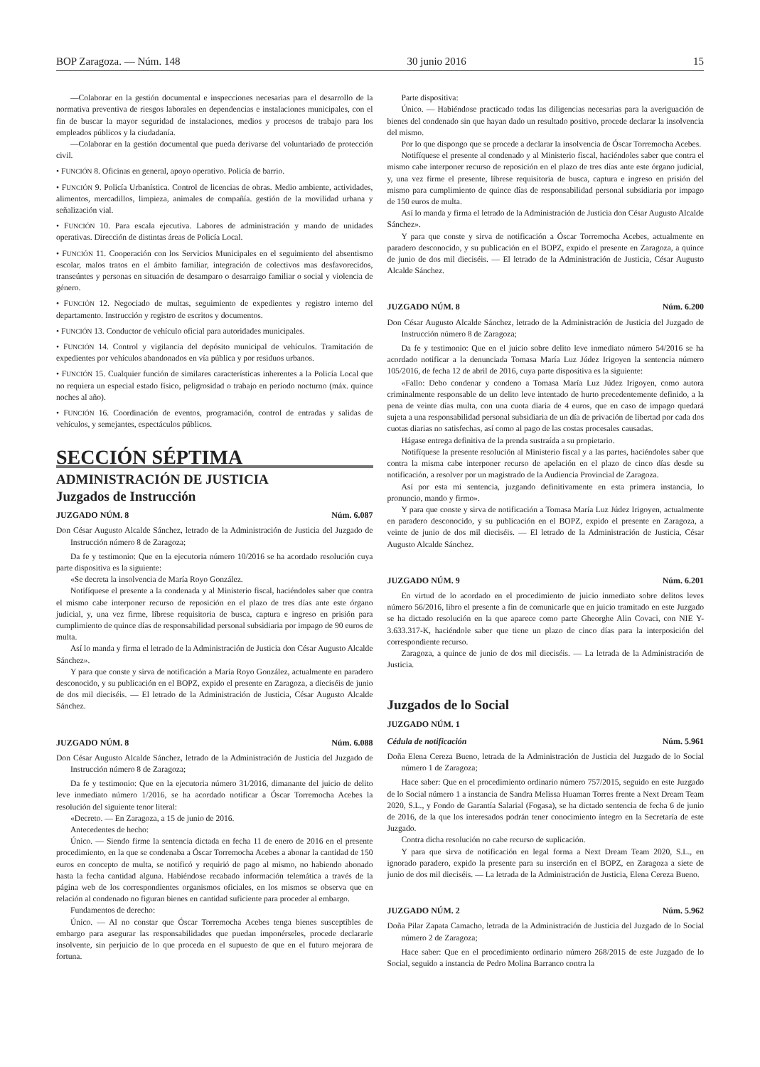BOP Zaragoza. — Núm. 148 30 junio 2016 15
—Colaborar en la gestión documental e inspecciones necesarias para el desarrollo de la normativa preventiva de riesgos laborales en dependencias e instalaciones municipales, con el fin de buscar la mayor seguridad de instalaciones, medios y procesos de trabajo para los empleados públicos y la ciudadanía.
—Colaborar en la gestión documental que pueda derivarse del voluntariado de protección civil.
• FUNCIÓN 8. Oficinas en general, apoyo operativo. Policía de barrio.
• FUNCIÓN 9. Policía Urbanística. Control de licencias de obras. Medio ambiente, actividades, alimentos, mercadillos, limpieza, animales de compañía. gestión de la movilidad urbana y señalización vial.
• FUNCIÓN 10. Para escala ejecutiva. Labores de administración y mando de unidades operativas. Dirección de distintas áreas de Policía Local.
• FUNCIÓN 11. Cooperación con los Servicios Municipales en el seguimiento del absentismo escolar, malos tratos en el ámbito familiar, integración de colectivos mas desfavorecidos, transeúntes y personas en situación de desamparo o desarraigo familiar o social y violencia de género.
• FUNCIÓN 12. Negociado de multas, seguimiento de expedientes y registro interno del departamento. Instrucción y registro de escritos y documentos.
• FUNCIÓN 13. Conductor de vehículo oficial para autoridades municipales.
• FUNCIÓN 14. Control y vigilancia del depósito municipal de vehículos. Tramitación de expedientes por vehículos abandonados en vía pública y por residuos urbanos.
• FUNCIÓN 15. Cualquier función de similares características inherentes a la Policía Local que no requiera un especial estado físico, peligrosidad o trabajo en período nocturno (máx. quince noches al año).
• FUNCIÓN 16. Coordinación de eventos, programación, control de entradas y salidas de vehículos, y semejantes, espectáculos públicos.
SECCIÓN SÉPTIMA
ADMINISTRACIÓN DE JUSTICIA
Juzgados de Instrucción
JUZGADO NÚM. 8 Núm. 6.087
Don César Augusto Alcalde Sánchez, letrado de la Administración de Justicia del Juzgado de Instrucción número 8 de Zaragoza;
Da fe y testimonio: Que en la ejecutoria número 10/2016 se ha acordado resolución cuya parte dispositiva es la siguiente:
«Se decreta la insolvencia de María Royo González.
Notifíquese el presente a la condenada y al Ministerio fiscal, haciéndoles saber que contra el mismo cabe interponer recurso de reposición en el plazo de tres días ante este órgano judicial, y, una vez firme, líbrese requisitoria de busca, captura e ingreso en prisión para cumplimiento de quince días de responsabilidad personal subsidiaria por impago de 90 euros de multa.
Así lo manda y firma el letrado de la Administración de Justicia don César Augusto Alcalde Sánchez».
Y para que conste y sirva de notificación a María Royo González, actualmente en paradero desconocido, y su publicación en el BOPZ, expido el presente en Zaragoza, a dieciséis de junio de dos mil dieciséis. — El letrado de la Administración de Justicia, César Augusto Alcalde Sánchez.
JUZGADO NÚM. 8 Núm. 6.088
Don César Augusto Alcalde Sánchez, letrado de la Administración de Justicia del Juzgado de Instrucción número 8 de Zaragoza;
Da fe y testimonio: Que en la ejecutoria número 31/2016, dimanante del juicio de delito leve inmediato número 1/2016, se ha acordado notificar a Óscar Torremocha Acebes la resolución del siguiente tenor literal:
«Decreto. — En Zaragoza, a 15 de junio de 2016.
Antecedentes de hecho:
Único. — Siendo firme la sentencia dictada en fecha 11 de enero de 2016 en el presente procedimiento, en la que se condenaba a Óscar Torremocha Acebes a abonar la cantidad de 150 euros en concepto de multa, se notificó y requirió de pago al mismo, no habiendo abonado hasta la fecha cantidad alguna. Habiéndose recabado información telemática a través de la página web de los correspondientes organismos oficiales, en los mismos se observa que en relación al condenado no figuran bienes en cantidad suficiente para proceder al embargo.
Fundamentos de derecho:
Único. — Al no constar que Óscar Torremocha Acebes tenga bienes susceptibles de embargo para asegurar las responsabilidades que puedan imponérseles, procede declararle insolvente, sin perjuicio de lo que proceda en el supuesto de que en el futuro mejorara de fortuna.
Parte dispositiva:
Único. — Habiéndose practicado todas las diligencias necesarias para la averiguación de bienes del condenado sin que hayan dado un resultado positivo, procede declarar la insolvencia del mismo.
Por lo que dispongo que se procede a declarar la insolvencia de Óscar Torremocha Acebes.
Notifíquese el presente al condenado y al Ministerio fiscal, haciéndoles saber que contra el mismo cabe interponer recurso de reposición en el plazo de tres días ante este órgano judicial, y, una vez firme el presente, líbrese requisitoria de busca, captura e ingreso en prisión del mismo para cumplimiento de quince días de responsabilidad personal subsidiaria por impago de 150 euros de multa.
Así lo manda y firma el letrado de la Administración de Justicia don César Augusto Alcalde Sánchez».
Y para que conste y sirva de notificación a Óscar Torremocha Acebes, actualmente en paradero desconocido, y su publicación en el BOPZ, expido el presente en Zaragoza, a quince de junio de dos mil dieciséis. — El letrado de la Administración de Justicia, César Augusto Alcalde Sánchez.
JUZGADO NÚM. 8 Núm. 6.200
Don César Augusto Alcalde Sánchez, letrado de la Administración de Justicia del Juzgado de Instrucción número 8 de Zaragoza;
Da fe y testimonio: Que en el juicio sobre delito leve inmediato número 54/2016 se ha acordado notificar a la denunciada Tomasa María Luz Júdez Irigoyen la sentencia número 105/2016, de fecha 12 de abril de 2016, cuya parte dispositiva es la siguiente:
«Fallo: Debo condenar y condeno a Tomasa María Luz Júdez Irigoyen, como autora criminalmente responsable de un delito leve intentado de hurto precedentemente definido, a la pena de veinte días multa, con una cuota diaria de 4 euros, que en caso de impago quedará sujeta a una responsabilidad personal subsidiaria de un día de privación de libertad por cada dos cuotas diarias no satisfechas, así como al pago de las costas procesales causadas.
Hágase entrega definitiva de la prenda sustraída a su propietario.
Notifíquese la presente resolución al Ministerio fiscal y a las partes, haciéndoles saber que contra la misma cabe interponer recurso de apelación en el plazo de cinco días desde su notificación, a resolver por un magistrado de la Audiencia Provincial de Zaragoza.
Así por esta mi sentencia, juzgando definitivamente en esta primera instancia, lo pronuncio, mando y firmo».
Y para que conste y sirva de notificación a Tomasa María Luz Júdez Irigoyen, actualmente en paradero desconocido, y su publicación en el BOPZ, expido el presente en Zaragoza, a veinte de junio de dos mil dieciséis. — El letrado de la Administración de Justicia, César Augusto Alcalde Sánchez.
JUZGADO NÚM. 9 Núm. 6.201
En virtud de lo acordado en el procedimiento de juicio inmediato sobre delitos leves número 56/2016, libro el presente a fin de comunicarle que en juicio tramitado en este Juzgado se ha dictado resolución en la que aparece como parte Gheorghe Alin Covaci, con NIE Y-3.633.317-K, haciéndole saber que tiene un plazo de cinco días para la interposición del correspondiente recurso.
Zaragoza, a quince de junio de dos mil dieciséis. — La letrada de la Administración de Justicia.
Juzgados de lo Social
JUZGADO NÚM. 1
Cédula de notificación Núm. 5.961
Doña Elena Cereza Bueno, letrada de la Administración de Justicia del Juzgado de lo Social número 1 de Zaragoza;
Hace saber: Que en el procedimiento ordinario número 757/2015, seguido en este Juzgado de lo Social número 1 a instancia de Sandra Melissa Huaman Torres frente a Next Dream Team 2020, S.L., y Fondo de Garantía Salarial (Fogasa), se ha dictado sentencia de fecha 6 de junio de 2016, de la que los interesados podrán tener conocimiento íntegro en la Secretaría de este Juzgado.
Contra dicha resolución no cabe recurso de suplicación.
Y para que sirva de notificación en legal forma a Next Dream Team 2020, S.L., en ignorado paradero, expido la presente para su inserción en el BOPZ, en Zaragoza a siete de junio de dos mil dieciséis. — La letrada de la Administración de Justicia, Elena Cereza Bueno.
JUZGADO NÚM. 2 Núm. 5.962
Doña Pilar Zapata Camacho, letrada de la Administración de Justicia del Juzgado de lo Social número 2 de Zaragoza;
Hace saber: Que en el procedimiento ordinario número 268/2015 de este Juzgado de lo Social, seguido a instancia de Pedro Molina Barranco contra la